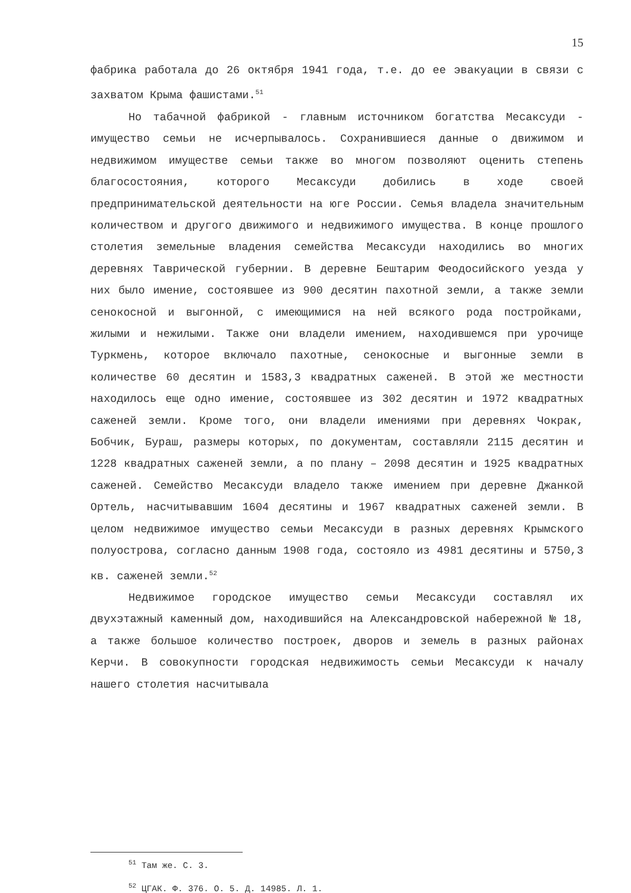15
фабрика работала до 26 октября 1941 года, т.е. до ее эвакуации в связи с захватом Крыма фашистами.<sup>51</sup>
Но табачной фабрикой - главным источником богатства Месаксуди - имущество семьи не исчерпывалось. Сохранившиеся данные о движимом и недвижимом имуществе семьи также во многом позволяют оценить степень благосостояния, которого Месаксуди добились в ходе своей предпринимательской деятельности на юге России. Семья владела значительным количеством и другого движимого и недвижимого имущества. В конце прошлого столетия земельные владения семейства Месаксуди находились во многих деревнях Таврической губернии. В деревне Бештарим Феодосийского уезда у них было имение, состоявшее из 900 десятин пахотной земли, а также земли сенокосной и выгонной, с имеющимися на ней всякого рода постройками, жилыми и нежилыми. Также они владели имением, находившемся при урочище Туркмень, которое включало пахотные, сенокосные и выгонные земли в количестве 60 десятин и 1583,3 квадратных саженей. В этой же местности находилось еще одно имение, состоявшее из 302 десятин и 1972 квадратных саженей земли. Кроме того, они владели имениями при деревнях Чокрак, Бобчик, Бураш, размеры которых, по документам, составляли 2115 десятин и 1228 квадратных саженей земли, а по плану – 2098 десятин и 1925 квадратных саженей. Семейство Месаксуди владело также имением при деревне Джанкой Ортель, насчитывавшим 1604 десятины и 1967 квадратных саженей земли. В целом недвижимое имущество семьи Месаксуди в разных деревнях Крымского полуострова, согласно данным 1908 года, состояло из 4981 десятины и 5750,3 кв. саженей земли.<sup>52</sup>
Недвижимое городское имущество семьи Месаксуди составлял их двухэтажный каменный дом, находившийся на Александровской набережной № 18, а также большое количество построек, дворов и земель в разных районах Керчи. В совокупности городская недвижимость семьи Месаксуди к началу нашего столетия насчитывала
<sup>51</sup> Там же. С. 3.
<sup>52</sup> ЦГАК. Ф. 376. О. 5. Д. 14985. Л. 1.